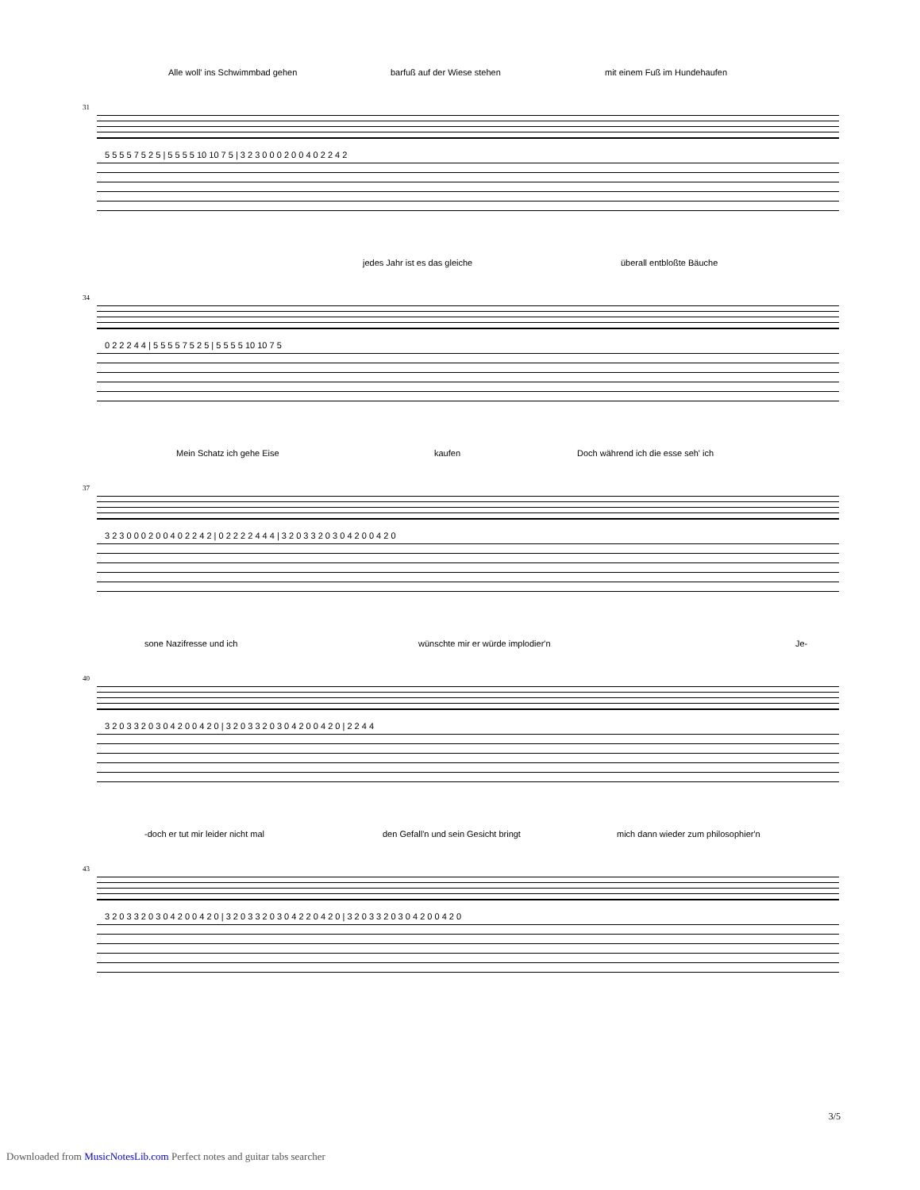Alle woll' ins Schwimmbad gehen barfuß auf der Wiese stehen mit einem Fuß im Hundehaufen
31
5 5 5 5 7 5 2 5 | 5 5 5 5 10 10 7 5 | 3 2 3 0 0 0 2 0 0 4 0 2 2 4 2
jedes Jahr ist es das gleiche überall entbloßte Bäuche
34
0 2 2 2 4 4 | 5 5 5 5 7 5 2 5 | 5 5 5 5 10 10 7 5
Mein Schatz ich gehe Eise kaufen Doch während ich die esse seh' ich
37
3 2 3 0 0 0 2 0 0 4 0 2 2 4 2 | 0 2 2 2 2 4 4 4 | 3 2 0 3 3 2 0 3 0 4 2 0 0 4 2 0
sone Nazifresse und ich wünschte mir er würde implodier'n Je-
40
3 2 0 3 3 2 0 3 0 4 2 0 0 4 2 0 | 3 2 0 3 3 2 0 3 0 4 2 0 0 4 2 0 | 2 2 4 4
-doch er tut mir leider nicht mal den Gefall'n und sein Gesicht bringt mich dann wieder zum philosophier'n
43
3 2 0 3 3 2 0 3 0 4 2 0 0 4 2 0 | 3 2 0 3 3 2 0 3 0 4 2 2 0 4 2 0 | 3 2 0 3 3 2 0 3 0 4 2 0 0 4 2 0
3/5
Downloaded from MusicNotesLib.com Perfect notes and guitar tabs searcher